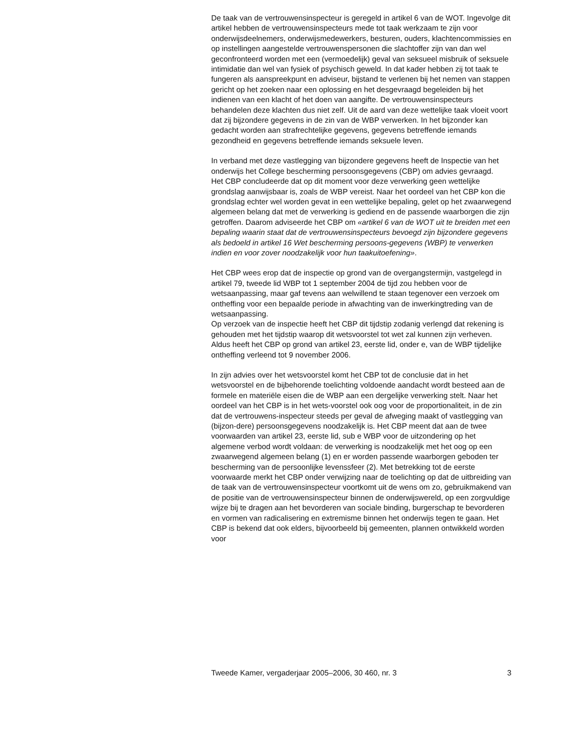De taak van de vertrouwensinspecteur is geregeld in artikel 6 van de WOT. Ingevolge dit artikel hebben de vertrouwensinspecteurs mede tot taak werkzaam te zijn voor onderwijsdeelnemers, onderwijsmedewerkers, besturen, ouders, klachtencommissies en op instellingen aangestelde vertrouwenspersonen die slachtoffer zijn van dan wel geconfronteerd worden met een (vermoedelijk) geval van seksueel misbruik of seksuele intimidatie dan wel van fysiek of psychisch geweld. In dat kader hebben zij tot taak te fungeren als aanspreekpunt en adviseur, bijstand te verlenen bij het nemen van stappen gericht op het zoeken naar een oplossing en het desgevraagd begeleiden bij het indienen van een klacht of het doen van aangifte. De vertrouwensinspecteurs behandelen deze klachten dus niet zelf. Uit de aard van deze wettelijke taak vloeit voort dat zij bijzondere gegevens in de zin van de WBP verwerken. In het bijzonder kan gedacht worden aan strafrechtelijke gegevens, gegevens betreffende iemands gezondheid en gegevens betreffende iemands seksuele leven.
In verband met deze vastlegging van bijzondere gegevens heeft de Inspectie van het onderwijs het College bescherming persoonsgegevens (CBP) om advies gevraagd.
Het CBP concludeerde dat op dit moment voor deze verwerking geen wettelijke grondslag aanwijsbaar is, zoals de WBP vereist. Naar het oordeel van het CBP kon die grondslag echter wel worden gevat in een wettelijke bepaling, gelet op het zwaarwegend algemeen belang dat met de verwerking is gediend en de passende waarborgen die zijn getroffen. Daarom adviseerde het CBP om «artikel 6 van de WOT uit te breiden met een bepaling waarin staat dat de vertrouwensinspecteurs bevoegd zijn bijzondere gegevens als bedoeld in artikel 16 Wet bescherming persoons-gegevens (WBP) te verwerken indien en voor zover noodzakelijk voor hun taakuitoefening».
Het CBP wees erop dat de inspectie op grond van de overgangstermijn, vastgelegd in artikel 79, tweede lid WBP tot 1 september 2004 de tijd zou hebben voor de wetsaanpassing, maar gaf tevens aan welwillend te staan tegenover een verzoek om ontheffing voor een bepaalde periode in afwachting van de inwerkingtreding van de wetsaanpassing.
Op verzoek van de inspectie heeft het CBP dit tijdstip zodanig verlengd dat rekening is gehouden met het tijdstip waarop dit wetsvoorstel tot wet zal kunnen zijn verheven. Aldus heeft het CBP op grond van artikel 23, eerste lid, onder e, van de WBP tijdelijke ontheffing verleend tot 9 november 2006.
In zijn advies over het wetsvoorstel komt het CBP tot de conclusie dat in het wetsvoorstel en de bijbehorende toelichting voldoende aandacht wordt besteed aan de formele en materiële eisen die de WBP aan een dergelijke verwerking stelt. Naar het oordeel van het CBP is in het wets-voorstel ook oog voor de proportionaliteit, in de zin dat de vertrouwens-inspecteur steeds per geval de afweging maakt of vastlegging van (bijzon-dere) persoonsgegevens noodzakelijk is. Het CBP meent dat aan de twee voorwaarden van artikel 23, eerste lid, sub e WBP voor de uitzondering op het algemene verbod wordt voldaan: de verwerking is noodzakelijk met het oog op een zwaarwegend algemeen belang (1) en er worden passende waarborgen geboden ter bescherming van de persoonlijke levenssfeer (2). Met betrekking tot de eerste voorwaarde merkt het CBP onder verwijzing naar de toelichting op dat de uitbreiding van de taak van de vertrouwensinspecteur voortkomt uit de wens om zo, gebruikmakend van de positie van de vertrouwensinspecteur binnen de onderwijswereld, op een zorgvuldige wijze bij te dragen aan het bevorderen van sociale binding, burgerschap te bevorderen en vormen van radicalisering en extremisme binnen het onderwijs tegen te gaan. Het CBP is bekend dat ook elders, bijvoorbeeld bij gemeenten, plannen ontwikkeld worden voor
Tweede Kamer, vergaderjaar 2005–2006, 30 460, nr. 3 3